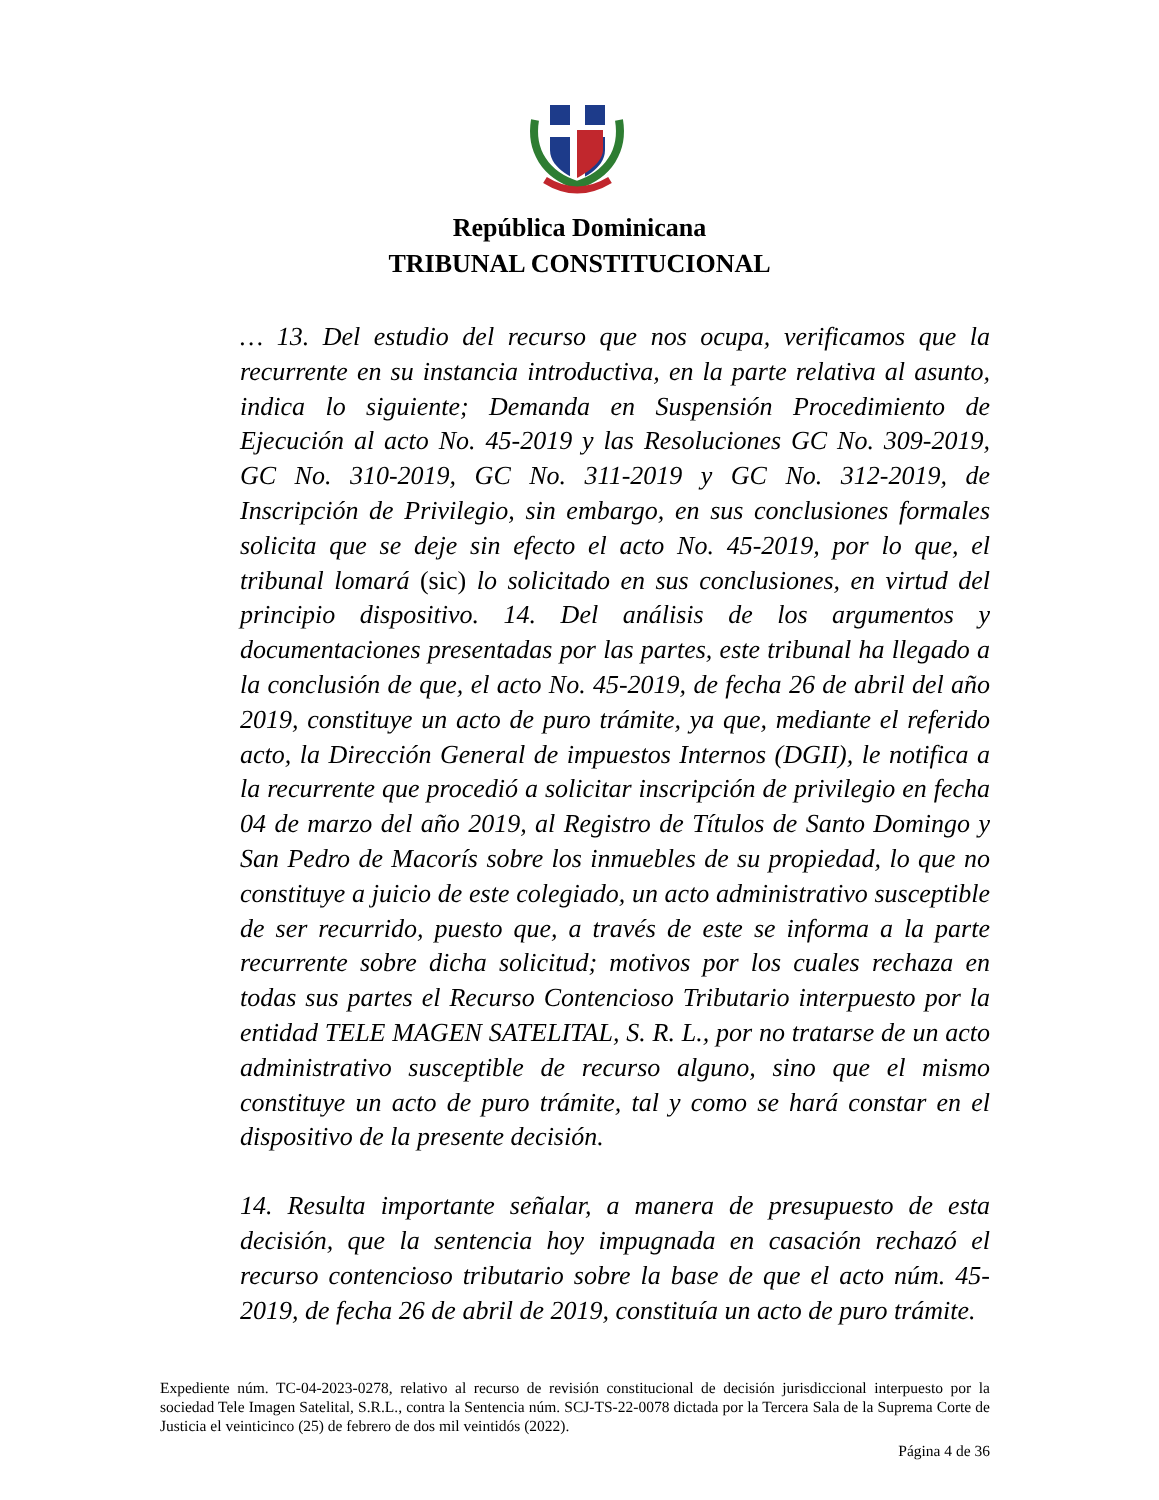República Dominicana
TRIBUNAL CONSTITUCIONAL
… 13. Del estudio del recurso que nos ocupa, verificamos que la recurrente en su instancia introductiva, en la parte relativa al asunto, indica lo siguiente; Demanda en Suspensión Procedimiento de Ejecución al acto No. 45-2019 y las Resoluciones GC No. 309-2019, GC No. 310-2019, GC No. 311-2019 y GC No. 312-2019, de Inscripción de Privilegio, sin embargo, en sus conclusiones formales solicita que se deje sin efecto el acto No. 45-2019, por lo que, el tribunal lomará (sic) lo solicitado en sus conclusiones, en virtud del principio dispositivo. 14. Del análisis de los argumentos y documentaciones presentadas por las partes, este tribunal ha llegado a la conclusión de que, el acto No. 45-2019, de fecha 26 de abril del año 2019, constituye un acto de puro trámite, ya que, mediante el referido acto, la Dirección General de impuestos Internos (DGII), le notifica a la recurrente que procedió a solicitar inscripción de privilegio en fecha 04 de marzo del año 2019, al Registro de Títulos de Santo Domingo y San Pedro de Macorís sobre los inmuebles de su propiedad, lo que no constituye a juicio de este colegiado, un acto administrativo susceptible de ser recurrido, puesto que, a través de este se informa a la parte recurrente sobre dicha solicitud; motivos por los cuales rechaza en todas sus partes el Recurso Contencioso Tributario interpuesto por la entidad TELE MAGEN SATELITAL, S. R. L., por no tratarse de un acto administrativo susceptible de recurso alguno, sino que el mismo constituye un acto de puro trámite, tal y como se hará constar en el dispositivo de la presente decisión.
14. Resulta importante señalar, a manera de presupuesto de esta decisión, que la sentencia hoy impugnada en casación rechazó el recurso contencioso tributario sobre la base de que el acto núm. 45-2019, de fecha 26 de abril de 2019, constituía un acto de puro trámite.
Expediente núm. TC-04-2023-0278, relativo al recurso de revisión constitucional de decisión jurisdiccional interpuesto por la sociedad Tele Imagen Satelital, S.R.L., contra la Sentencia núm. SCJ-TS-22-0078 dictada por la Tercera Sala de la Suprema Corte de Justicia el veinticinco (25) de febrero de dos mil veintidós (2022).
Página 4 de 36